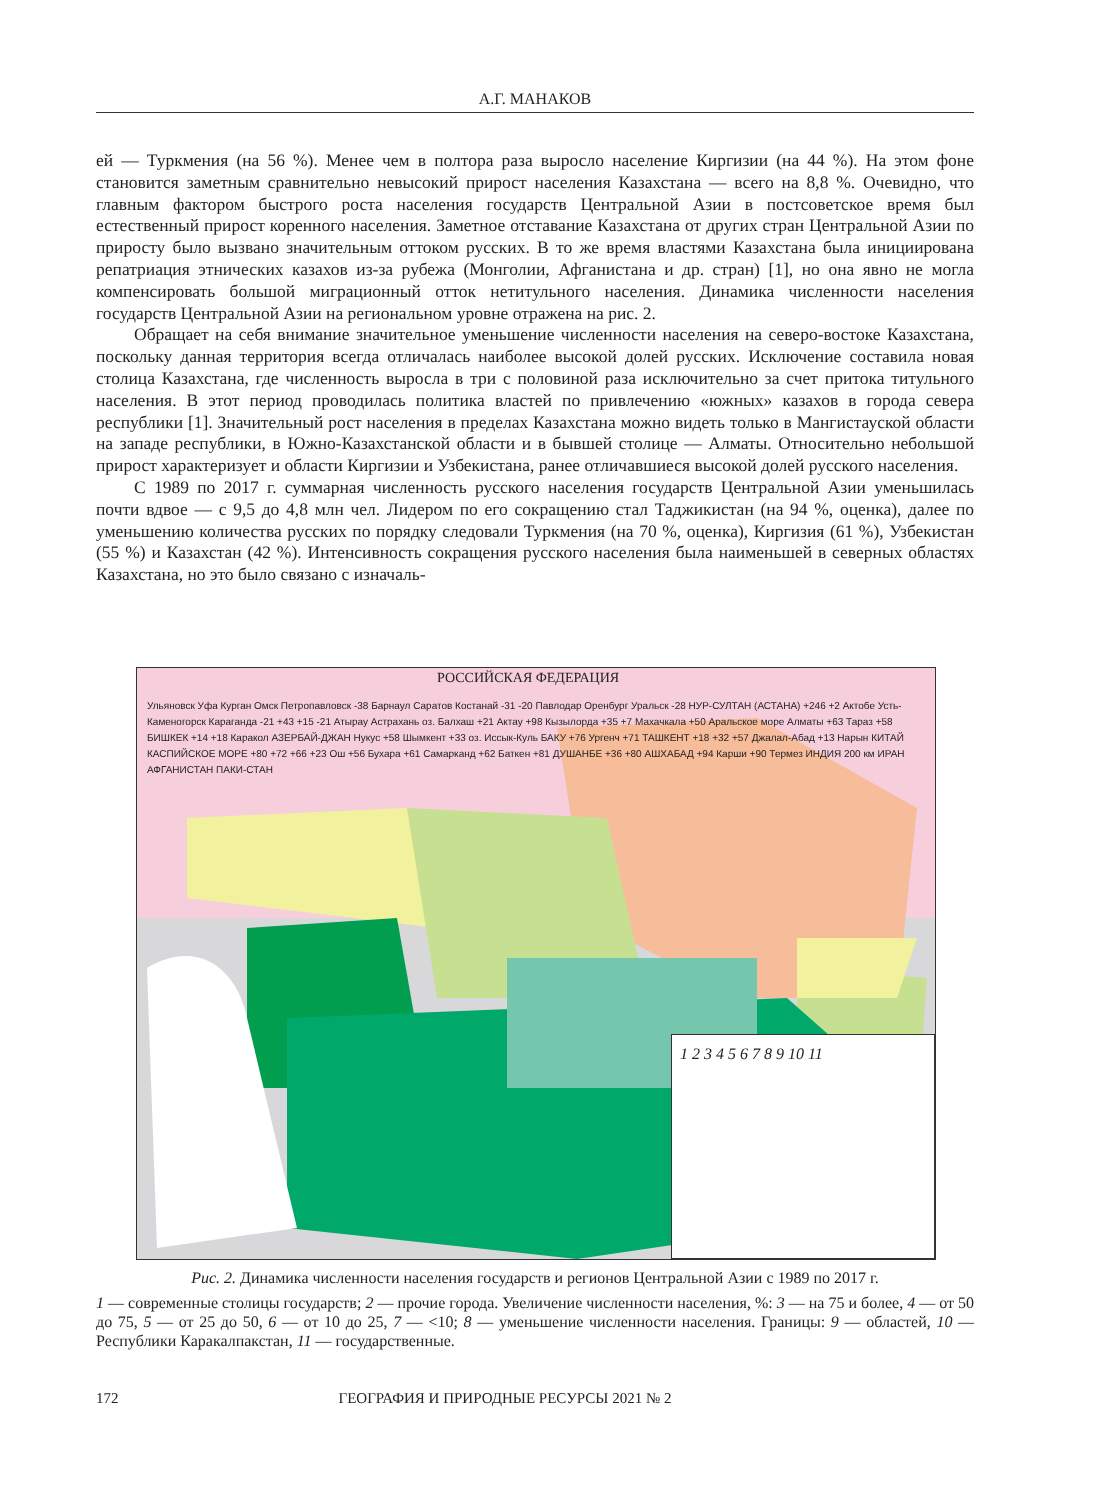А.Г. МАНАКОВ
ей — Туркмения (на 56 %). Менее чем в полтора раза выросло население Киргизии (на 44 %). На этом фоне становится заметным сравнительно невысокий прирост населения Казахстана — всего на 8,8 %. Очевидно, что главным фактором быстрого роста населения государств Центральной Азии в постсоветское время был естественный прирост коренного населения. Заметное отставание Казахстана от других стран Центральной Азии по приросту было вызвано значительным оттоком русских. В то же время властями Казахстана была инициирована репатриация этнических казахов из-за рубежа (Монголии, Афганистана и др. стран) [1], но она явно не могла компенсировать большой миграционный отток нетитульного населения. Динамика численности населения государств Центральной Азии на региональном уровне отражена на рис. 2.
Обращает на себя внимание значительное уменьшение численности населения на северо-востоке Казахстана, поскольку данная территория всегда отличалась наиболее высокой долей русских. Исключение составила новая столица Казахстана, где численность выросла в три с половиной раза исключительно за счет притока титульного населения. В этот период проводилась политика властей по привлечению «южных» казахов в города севера республики [1]. Значительный рост населения в пределах Казахстана можно видеть только в Мангистауской области на западе республики, в Южно-Казахстанской области и в бывшей столице — Алматы. Относительно небольшой прирост характеризует и области Киргизии и Узбекистана, ранее отличавшиеся высокой долей русского населения.
С 1989 по 2017 г. суммарная численность русского населения государств Центральной Азии уменьшилась почти вдвое — с 9,5 до 4,8 млн чел. Лидером по его сокращению стал Таджикистан (на 94 %, оценка), далее по уменьшению количества русских по порядку следовали Туркмения (на 70 %, оценка), Киргизия (61 %), Узбекистан (55 %) и Казахстан (42 %). Интенсивность сокращения русского населения была наименьшей в северных областях Казахстана, но это было связано с изначаль-
РОССИЙСКАЯ ФЕДЕРАЦИЯ
Ульяновск Уфа Курган Омск Петропавловск -38 Барнаул Саратов Костанай -31 -20 Павлодар Оренбург Уральск -28 НУР-СУЛТАН (АСТАНА) +246 +2 Актобе Усть-Каменогорск Караганда -21 +43 +15 -21 Атырау Астрахань оз. Балхаш +21 Актау +98 Кызылорда +35 +7 Махачкала +50 Аральское море Алматы +63 Тараз +58 БИШКЕК +14 +18 Каракол АЗЕРБАЙ-ДЖАН Нукус +58 Шымкент +33 оз. Иссык-Куль БАКУ +76 Ургенч +71 ТАШКЕНТ +18 +32 +57 Джалал-Абад +13 Нарын КИТАЙ КАСПИЙСКОЕ МОРЕ +80 +72 +66 +23 Ош +56 Бухара +61 Самарканд +62 Баткен +81 ДУШАНБЕ +36 +80 АШХАБАД +94 Карши +90 Термез ИНДИЯ 200 км ИРАН АФГАНИСТАН ПАКИ-СТАН
1 2 3 4 5 6 7 8 9 10 11
Рис. 2. Динамика численности населения государств и регионов Центральной Азии с 1989 по 2017 г.
1 — современные столицы государств; 2 — прочие города. Увеличение численности населения, %: 3 — на 75 и более, 4 — от 50 до 75, 5 — от 25 до 50, 6 — от 10 до 25, 7 — <10; 8 — уменьшение численности населения. Границы: 9 — областей, 10 — Республики Каракалпакстан, 11 — государственные.
172 ГЕОГРАФИЯ И ПРИРОДНЫЕ РЕСУРСЫ 2021 № 2